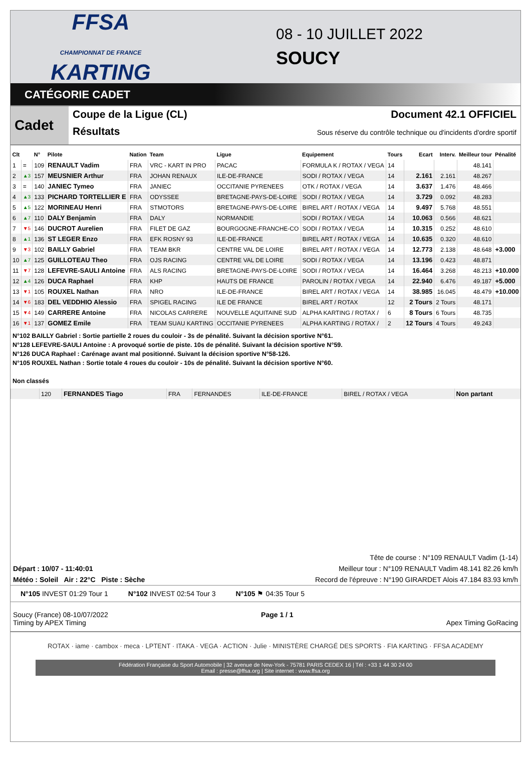FFSA
CHAMPIONNAT DE FRANCE KARTING
08 - 10 JUILLET 2022
SOUCY
CATÉGORIE CADET
Cadet
Coupe de la Ligue (CL) Document 42.1 OFFICIEL
Résultats Sous réserve du contrôle technique ou d'incidents d'ordre sportif
| Clt | | N° | Pilote | Nation | Team | Ligue | Equipement | Tours | Ecart | Interv. | Meilleur tour | Pénalité |
| --- | --- | --- | --- | --- | --- | --- | --- | --- | --- | --- | --- | --- |
| 1 | = | 109 | RENAULT Vadim | FRA | VRC - KART IN PRO | PACAC | FORMULA K / ROTAX / VEGA | 14 | | | 48.141 | |
| 2 | ▲3 | 157 | MEUSNIER Arthur | FRA | JOHAN RENAUX | ILE-DE-FRANCE | SODI / ROTAX / VEGA | 14 | 2.161 | 2.161 | 48.267 | |
| 3 | = | 140 | JANIEC Tymeo | FRA | JANIEC | OCCITANIE PYRENEES | OTK / ROTAX / VEGA | 14 | 3.637 | 1.476 | 48.466 | |
| 4 | ▲3 | 133 | PICHARD TORTELLIER E | FRA | ODYSSEE | BRETAGNE-PAYS-DE-LOIRE | SODI / ROTAX / VEGA | 14 | 3.729 | 0.092 | 48.283 | |
| 5 | ▲5 | 122 | MORINEAU Henri | FRA | STMOTORS | BRETAGNE-PAYS-DE-LOIRE | BIREL ART / ROTAX / VEGA | 14 | 9.497 | 5.768 | 48.551 | |
| 6 | ▲7 | 110 | DALY Benjamin | FRA | DALY | NORMANDIE | SODI / ROTAX / VEGA | 14 | 10.063 | 0.566 | 48.621 | |
| 7 | ▼5 | 146 | DUCROT Aurelien | FRA | FILET DE GAZ | BOURGOGNE-FRANCHE-CO | SODI / ROTAX / VEGA | 14 | 10.315 | 0.252 | 48.610 | |
| 8 | ▲1 | 136 | ST LEGER Enzo | FRA | EFK ROSNY 93 | ILE-DE-FRANCE | BIREL ART / ROTAX / VEGA | 14 | 10.635 | 0.320 | 48.610 | |
| 9 | ▼3 | 102 | BAILLY Gabriel | FRA | TEAM BKR | CENTRE VAL DE LOIRE | BIREL ART / ROTAX / VEGA | 14 | 12.773 | 2.138 | 48.648 | +3.000 |
| 10 | ▲7 | 125 | GUILLOTEAU Theo | FRA | OJS RACING | CENTRE VAL DE LOIRE | SODI / ROTAX / VEGA | 14 | 13.196 | 0.423 | 48.871 | |
| 11 | ▼7 | 128 | LEFEVRE-SAULI Antoine | FRA | ALS RACING | BRETAGNE-PAYS-DE-LOIRE | SODI / ROTAX / VEGA | 14 | 16.464 | 3.268 | 48.213 | +10.000 |
| 12 | ▲4 | 126 | DUCA Raphael | FRA | KHP | HAUTS DE FRANCE | PAROLIN / ROTAX / VEGA | 14 | 22.940 | 6.476 | 49.187 | +5.000 |
| 13 | ▼1 | 105 | ROUXEL Nathan | FRA | NRO | ILE-DE-FRANCE | BIREL ART / ROTAX / VEGA | 14 | 38.985 | 16.045 | 48.479 | +10.000 |
| 14 | ▼6 | 183 | DEL VEDDHIO Alessio | FRA | SPIGEL RACING | ILE DE FRANCE | BIREL ART / ROTAX | 12 | 2 Tours | 2 Tours | 48.171 | |
| 15 | ▼4 | 149 | CARRERE Antoine | FRA | NICOLAS CARRERE | NOUVELLE AQUITAINE SUD | ALPHA KARTING / ROTAX / | 6 | 8 Tours | 6 Tours | 48.735 | |
| 16 | ▼1 | 137 | GOMEZ Emile | FRA | TEAM SUAU KARTING | OCCITANIE PYRENEES | ALPHA KARTING / ROTAX / | 2 | 12 Tours | 4 Tours | 49.243 | |
N°102 BAILLY Gabriel : Sortie partielle 2 roues du couloir - 3s de pénalité. Suivant la décision sportive N°61.
N°128 LEFEVRE-SAULI Antoine : A provoqué sortie de piste. 10s de pénalité. Suivant la décision sportive N°59.
N°126 DUCA Raphael : Carénage avant mal positionné. Suivant la décision sportive N°58-126.
N°105 ROUXEL Nathan : Sortie totale 4 roues du couloir - 10s de pénalité. Suivant la décision sportive N°60.
Non classés
| | 120 | FERNANDES Tiago | FRA | FERNANDES | ILE-DE-FRANCE | BIREL / ROTAX / VEGA | Non partant |
Tête de course : N°109 RENAULT Vadim (1-14)
Départ : 10/07 - 11:40:01 Meilleur tour : N°109 RENAULT Vadim 48.141 82.26 km/h
Météo : Soleil Air : 22°C Piste : Sèche Record de l'épreuve : N°190 GIRARDET Alois 47.184 83.93 km/h
N°105 INVEST 01:29 Tour 1 N°102 INVEST 02:54 Tour 3 N°105 ⚑ 04:35 Tour 5
Soucy (France) 08-10/07/2022
Timing by APEX Timing Page 1 / 1
Apex Timing GoRacing
ROTAX · iame · cambox · meca · LPTENT · ITAKA · VEGA · ACTION · Julie · MINISTÈRE CHARGÉ DES SPORTS · FIA KARTING · FFSA ACADEMY
Fédération Française du Sport Automobile | 32 avenue de New-York - 75781 PARIS CEDEX 16 | Tél : +33 1 44 30 24 00
Email : presse@ffsa.org | Site internet : www.ffsa.org